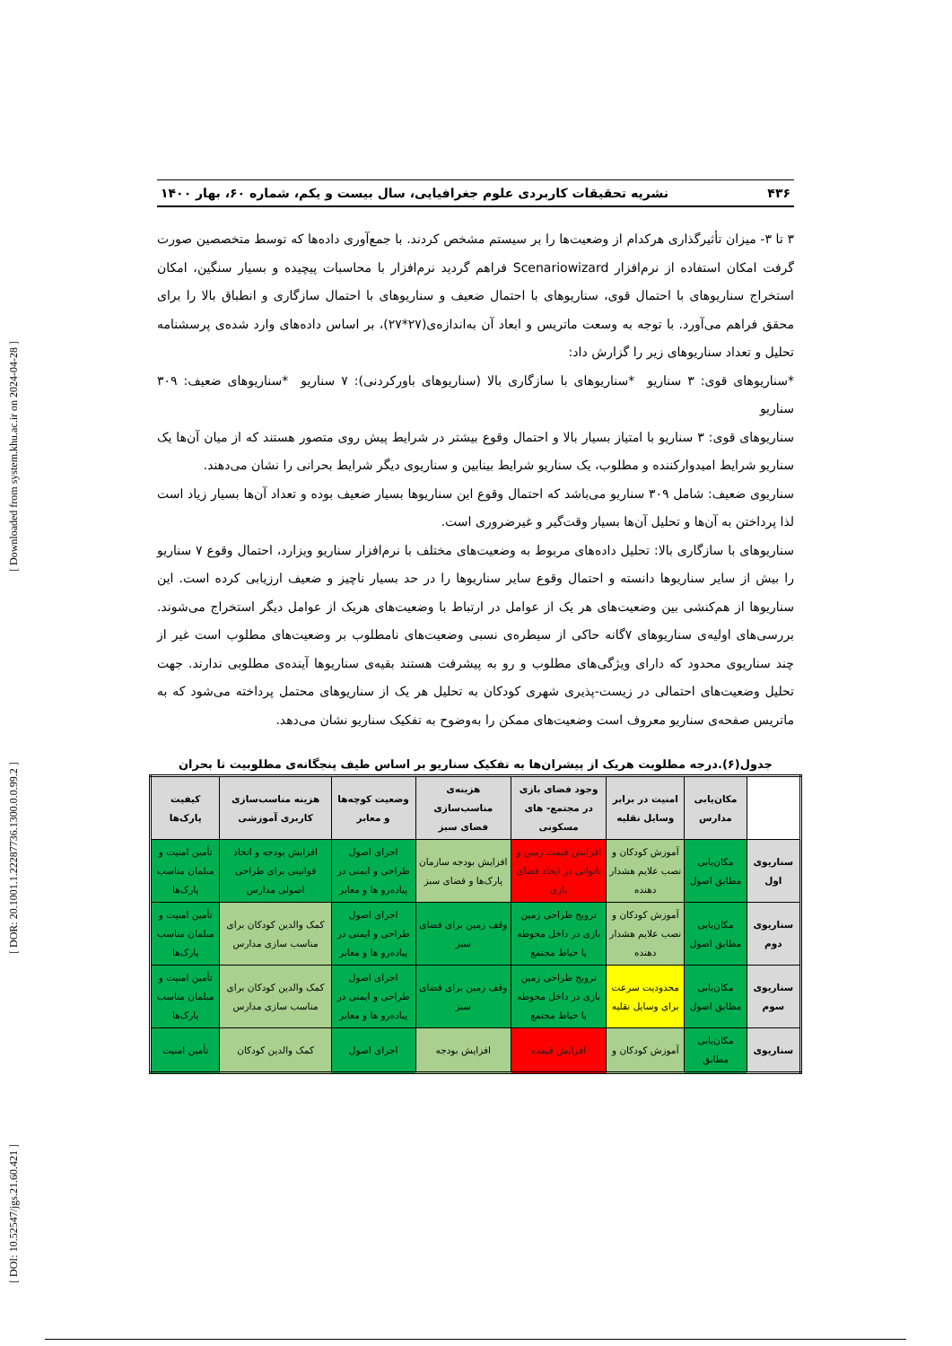[ DOI: 10.52547/jgs.21.60.421 ] [ DOR: 20.1001.1.22287736.1300.0.0.99.2 ] [ Downloaded from system.khu.ac.ir on 2024-04-28 ]
۴۳۶ نشریه تحقیقات کاربردی علوم جغرافیایی، سال بیست و یکم، شماره ۶۰، بهار ۱۴۰۰
۳ تا ۳- میزان تأثیرگذاری هرکدام از وضعیت‌ها را بر سیستم مشخص کردند. با جمع‌آوری داده‌ها که توسط متخصصین صورت گرفت امکان استفاده از نرم‌افزار Scenariowizard فراهم گردید نرم‌افزار با محاسبات پیچیده و بسیار سنگین، امکان استخراج سناریوهای با احتمال قوی، سناریوهای با احتمال ضعیف و سناریوهای با احتمال سازگاری و انطباق بالا را برای محقق فراهم می‌آورد. با توجه به وسعت ماتریس و ابعاد آن به‌اندازه‌ی(۲۷*۲۷)، بر اساس داده‌های وارد شده‌ی پرسشنامه تحلیل و تعداد سناریوهای زیر را گزارش داد:
*سناریوهای قوی: ۳ سناریو *سناریوهای با سازگاری بالا (سناریوهای باورکردنی): ۷ سناریو *سناریوهای ضعیف: ۳۰۹ سناریو
سناریوهای قوی: ۳ سناریو با امتیاز بسیار بالا و احتمال وقوع بیشتر در شرایط پیش روی متصور هستند که از میان آن‌ها یک سناریو شرایط امیدوارکننده و مطلوب، یک سناریو شرایط بینابین و سناریوی دیگر شرایط بحرانی را نشان می‌دهند.
سناریوی ضعیف: شامل ۳۰۹ سناریو می‌باشد که احتمال وقوع این سناریوها بسیار ضعیف بوده و تعداد آن‌ها بسیار زیاد است لذا پرداختن به آن‌ها و تحلیل آن‌ها بسیار وقت‌گیر و غیرضروری است.
سناریوهای با سازگاری بالا: تحلیل داده‌های مربوط به وضعیت‌های مختلف با نرم‌افزار سناریو ویزارد، احتمال وقوع ۷ سناریو را بیش از سایر سناریوها دانسته و احتمال وقوع سایر سناریوها را در حد بسیار ناچیز و ضعیف ارزیابی کرده است. این سناریوها از هم‌کنشی بین وضعیت‌های هر یک از عوامل در ارتباط با وضعیت‌های هریک از عوامل دیگر استخراج می‌شوند. بررسی‌های اولیه‌ی سناریوهای ۷گانه حاکی از سیطره‌ی نسبی وضعیت‌های نامطلوب بر وضعیت‌های مطلوب است غیر از چند سناریوی محدود که دارای ویژگی‌های مطلوب و رو به پیشرفت هستند بقیه‌ی سناریوها آینده‌ی مطلوبی ندارند. جهت تحلیل وضعیت‌های احتمالی در زیست-پذیری شهری کودکان به تحلیل هر یک از سناریوهای محتمل پرداخته می‌شود که به ماتریس صفحه‌ی سناریو معروف است وضعیت‌های ممکن را به‌وضوح به تفکیک سناریو نشان می‌دهد.
جدول(۶).درجه مطلوبت هریک از پیشران‌ها به تفکیک سناریو بر اساس طیف پنجگانه‌ی مطلوبیت تا بحران
| | مکان‌یابی مدارس | امنیت در برابر وسایل نقلیه | وجود فضای بازی در مجتمع- های مسکونی | هزینه‌ی مناسب‌سازی فضای سبز | وضعیت کوچه‌ها و معابر | هزینه مناسب‌سازی کاربری آموزشی | کیفیت پارک‌ها |
| --- | --- | --- | --- | --- | --- | --- | --- |
| سناریوی اول | مکان‌یابی مطابق اصول | آموزش کودکان و نصب علایم هشدار دهنده | افزایش قیمت زمین و ناتوانی در ایجاد فضای بازی | افزایش بودجه سازمان پارک‌ها و فضای سبز | اجرای اصول طراحی و ایمنی در پیاده‌رو ها و معابر | افزایش بودجه و اتخاذ قوانینی برای طراحی اصولی مدارس | تأمین امنیت و مبلمان مناسب پارک‌ها |
| سناریوی دوم | مکان‌یابی مطابق اصول | آموزش کودکان و نصب علایم هشدار دهنده | ترویج طراحی زمین بازی در داخل محوطه یا حیاط مجتمع | وقف زمین برای فضای سبز | اجرای اصول طراحی و ایمنی در پیاده‌رو ها و معابر | کمک والدین کودکان برای مناسب سازی مدارس | تأمین امنیت و مبلمان مناسب پارک‌ها |
| سناریوی سوم | مکان‌یابی مطابق اصول | محدودیت سرعت برای وسایل نقلیه | ترویج طراحی زمین بازی در داخل محوطه یا حیاط مجتمع | وقف زمین برای فضای سبز | اجرای اصول طراحی و ایمنی در پیاده‌رو ها و معابر | کمک والدین کودکان برای مناسب سازی مدارس | تأمین امنیت و مبلمان مناسب پارک‌ها |
| سناریوی | مکان‌یابی مطابق | آموزش کودکان و | افزایش قیمت | افزایش بودجه | اجرای اصول | کمک والدین کودکان | تأمین امنیت |